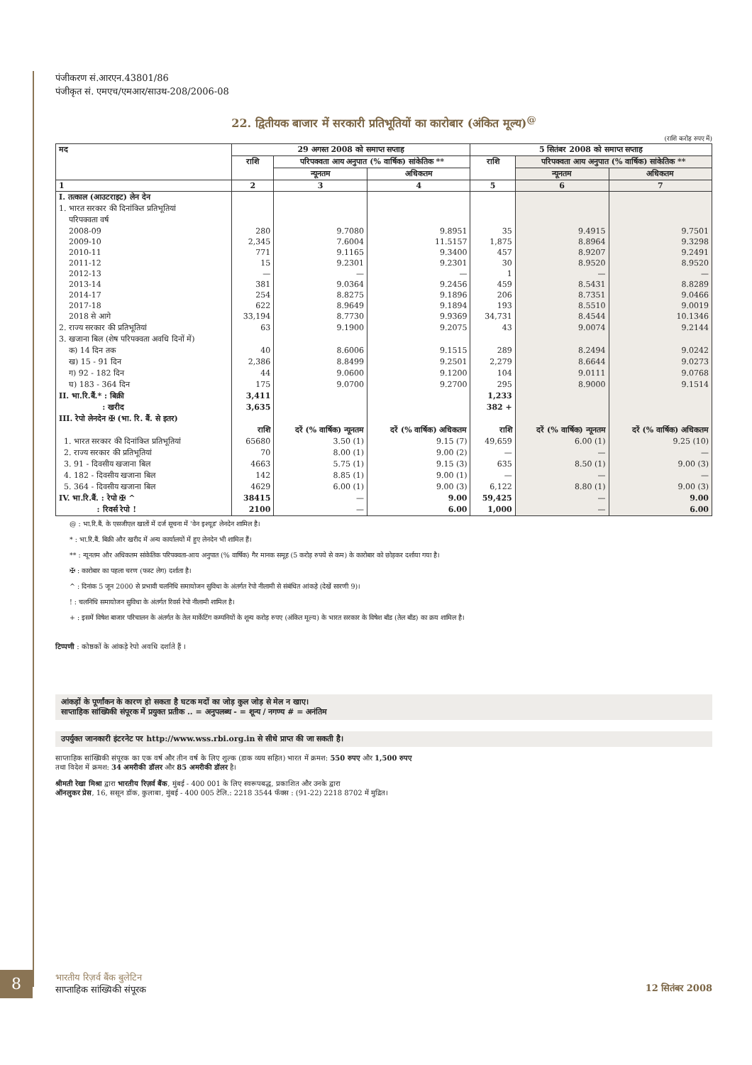पंजीकरण सं.आरएन.43801/86
पंजीकृत सं. एमएच/एमआर/साउथ-208/2006-08
22. द्वितीयक बाजार में सरकारी प्रतिभूतियों का कारोबार (अंकित मूल्य)<sup>@</sup>
(राशि करोड़ रुपए में)
| मद | 29 अगस्त 2008 को समाप्त सप्ताह | | | 5 सितंबर 2008 को समाप्त सप्ताह | | |
| --- | --- | --- | --- | --- | --- | --- |
| | राशि | परिपक्वता आय अनुपात (% वार्षिक) सांकेतिक ** | | राशि | परिपक्वता आय अनुपात (% वार्षिक) सांकेतिक ** | |
| | | न्यूनतम | अधिकतम | | न्यूनतम | अधिकतम |
| 1 | 2 | 3 | 4 | 5 | 6 | 7 |
| I. तत्काल (आउटराइट) लेन देन | | | | | | |
| 1. भारत सरकार की दिनांकित प्रतिभूतियां | | | | | | |
| परिपक्वता वर्ष | | | | | | |
| 2008-09 | 280 | 9.7080 | 9.8951 | 35 | 9.4915 | 9.7501 |
| 2009-10 | 2,345 | 7.6004 | 11.5157 | 1,875 | 8.8964 | 9.3298 |
| 2010-11 | 771 | 9.1165 | 9.3400 | 457 | 8.9207 | 9.2491 |
| 2011-12 | 15 | 9.2301 | 9.2301 | 30 | 8.9520 | 8.9520 |
| 2012-13 | — | — | — | 1 | — | — |
| 2013-14 | 381 | 9.0364 | 9.2456 | 459 | 8.5431 | 8.8289 |
| 2014-17 | 254 | 8.8275 | 9.1896 | 206 | 8.7351 | 9.0466 |
| 2017-18 | 622 | 8.9649 | 9.1894 | 193 | 8.5510 | 9.0019 |
| 2018 से आगे | 33,194 | 8.7730 | 9.9369 | 34,731 | 8.4544 | 10.1346 |
| 2. राज्य सरकार की प्रतिभूतियां | 63 | 9.1900 | 9.2075 | 43 | 9.0074 | 9.2144 |
| 3. खजाना बिल (शेष परिपक्वता अवधि दिनों में) | | | | | | |
| क) 14 दिन तक | 40 | 8.6006 | 9.1515 | 289 | 8.2494 | 9.0242 |
| ख) 15 - 91 दिन | 2,386 | 8.8499 | 9.2501 | 2,279 | 8.6644 | 9.0273 |
| ग) 92 - 182 दिन | 44 | 9.0600 | 9.1200 | 104 | 9.0111 | 9.0768 |
| घ) 183 - 364 दिन | 175 | 9.0700 | 9.2700 | 295 | 8.9000 | 9.1514 |
| II. भा.रि.बैं.* : बिक्री | 3,411 | | | 1,233 | | |
| : खरीद | 3,635 | | | 382 + | | |
| III. रेपो लेनदेन ✠ (भा. रि. बैं. से इतर) | | | | | | |
| | राशि | दरें (% वार्षिक) न्यूनतम | दरें (% वार्षिक) अधिकतम | राशि | दरें (% वार्षिक) न्यूनतम | दरें (% वार्षिक) अधिकतम |
| 1. भारत सरकार की दिनांकित प्रतिभूतियां | 65680 | 3.50 (1) | 9.15 (7) | 49,659 | 6.00 (1) | 9.25 (10) |
| 2. राज्य सरकार की प्रतिभूतियां | 70 | 8.00 (1) | 9.00 (2) | — | — | — |
| 3. 91 - दिवसीय खजाना बिल | 4663 | 5.75 (1) | 9.15 (3) | 635 | 8.50 (1) | 9.00 (3) |
| 4. 182 - दिवसीय खजाना बिल | 142 | 8.85 (1) | 9.00 (1) | — | — | — |
| 5. 364 - दिवसीय खजाना बिल | 4629 | 6.00 (1) | 9.00 (3) | 6,122 | 8.80 (1) | 9.00 (3) |
| IV. भा.रि.बैं. : रेपो ✠ ^ | 38415 | — | 9.00 | 59,425 | — | 9.00 |
| : रिवर्स रेपो ! | 2100 | — | 6.00 | 1,000 | — | 6.00 |
@ : भा.रि.बैं. के एसजीएल खातों में दर्ज सूचना में 'वेन इश्यूड' लेनदेन शामिल है।
* : भा.रि.बैं. बिक्री और खरीद में अन्य कार्यालयों में हुए लेनदेन भी शामिल हैं।
** : न्यूनतम और अधिकतम सांकेतिक परिपक्वता-आय अनुपात (% वार्षिक) गैर मानक समूह (5 करोड़ रुपये से कम) के कारोबार को छोड़कर दर्शाया गया है।
✠ : कारोबार का पहला चरण (फस्ट लेग) दर्शाता है।
^ : दिनांक 5 जून 2000 से प्रभावी चलनिधि समायोजन सुविधा के अंतर्गत रेपो नीलामी से संबंधित आंकड़े (देखें सारणी 9)।
! : चलनिधि समायोजन सुविधा के अंतर्गत रिवर्स रेपो नीलामी शामिल है।
+ : इसमें विषेश बाजार परिचालन के अंतर्गत के तेल मार्केटिंग कम्पनियों के शून्य करोड़ रुपए (अंकित मूल्य) के भारत सरकार के विषेश बाँड (तेल बाँड) का क्रय शामिल है।
टिप्पणी : कोष्ठकों के आंकड़े रेपो अवधि दर्शाते हैं ।
आंकड़ों के पूर्णांकन के कारण हो सकता है घटक मदों का जोड़ कुल जोड़ से मेल न खाए।
साप्ताहिक सांख्यिकी संपूरक में प्रयुक्त प्रतीक .. = अनुपलब्ध - = शून्य / नगण्य # = अनंतिम
उपर्युक्त जानकारी इंटरनेट पर http://www.wss.rbi.org.in से सीधे प्राप्त की जा सकती है।
साप्ताहिक सांख्यिकी संपूरक का एक वर्ष और तीन वर्ष के लिए शुल्क (डाक व्यय सहित) भारत में क्रमश: 550 रुपए और 1,500 रुपए
तथा विदेश में क्रमश: 34 अमरीकी डॉलर और 85 अमरीकी डॉलर है।
श्रीमती रेखा मिश्रा द्वारा भारतीय रिज़र्व बैंक, मुंबई - 400 001 के लिए स्वरूपबद्ध, प्रकाशित और उनके द्वारा
ऑनलुकर प्रेस, 16, ससून डॉक, कुलाबा, मुंबई - 400 005 टेलि.: 2218 3544 फॅक्स : (91-22) 2218 8702 में मुद्रित।
8
भारतीय रिज़र्व बैंक बुलेटिन
साप्ताहिक सांख्यिकी संपूरक
12 सितंबर 2008